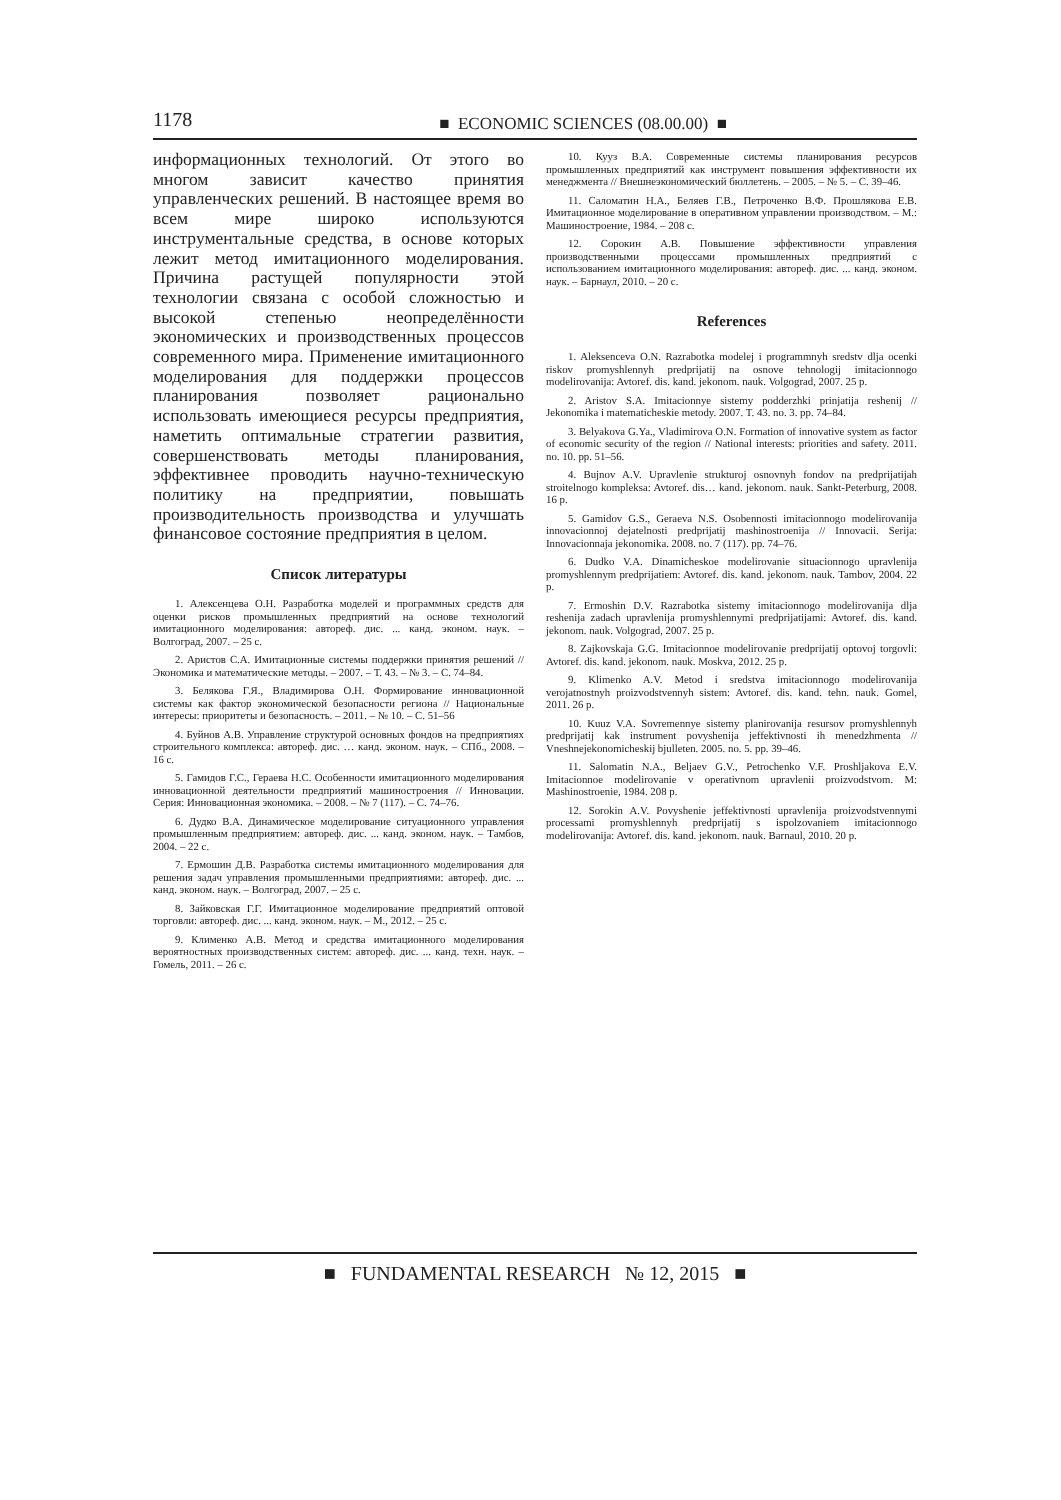1178 ■ ECONOMIC SCIENCES (08.00.00) ■
информационных технологий. От этого во многом зависит качество принятия управленческих решений. В настоящее время во всем мире широко используются инструментальные средства, в основе которых лежит метод имитационного моделирования. Причина растущей популярности этой технологии связана с особой сложностью и высокой степенью неопределённости экономических и производственных процессов современного мира. Применение имитационного моделирования для поддержки процессов планирования позволяет рационально использовать имеющиеся ресурсы предприятия, наметить оптимальные стратегии развития, совершенствовать методы планирования, эффективнее проводить научно-техническую политику на предприятии, повышать производительность производства и улучшать финансовое состояние предприятия в целом.
Список литературы
1. Алексенцева О.Н. Разработка моделей и программных средств для оценки рисков промышленных предприятий на основе технологий имитационного моделирования: автореф. дис. ... канд. эконом. наук. – Волгоград, 2007. – 25 с.
2. Аристов С.А. Имитационные системы поддержки принятия решений // Экономика и математические методы. – 2007. – Т. 43. – № 3. – С. 74–84.
3. Белякова Г.Я., Владимирова О.Н. Формирование инновационной системы как фактор экономической безопасности региона // Национальные интересы: приоритеты и безопасность. – 2011. – № 10. – С. 51–56
4. Буйнов А.В. Управление структурой основных фондов на предприятиях строительного комплекса: автореф. дис. … канд. эконом. наук. – СПб., 2008. – 16 с.
5. Гамидов Г.С., Гераева Н.С. Особенности имитационного моделирования инновационной деятельности предприятий машиностроения // Инновации. Серия: Инновационная экономика. – 2008. – № 7 (117). – С. 74–76.
6. Дудко В.А. Динамическое моделирование ситуационного управления промышленным предприятием: автореф. дис. ... канд. эконом. наук. – Тамбов, 2004. – 22 с.
7. Ермошин Д.В. Разработка системы имитационного моделирования для решения задач управления промышленными предприятиями: автореф. дис. ... канд. эконом. наук. – Волгоград, 2007. – 25 с.
8. Зайковская Г.Г. Имитационное моделирование предприятий оптовой торговли: автореф. дис. ... канд. эконом. наук. – М., 2012. – 25 с.
9. Клименко А.В. Метод и средства имитационного моделирования вероятностных производственных систем: автореф. дис. ... канд. техн. наук. – Гомель, 2011. – 26 с.
10. Кууз В.А. Современные системы планирования ресурсов промышленных предприятий как инструмент повышения эффективности их менеджмента // Внешнеэкономический бюллетень. – 2005. – № 5. – С. 39–46.
11. Саломатин Н.А., Беляев Г.В., Петроченко В.Ф. Прошлякова Е.В. Имитационное моделирование в оперативном управлении производством. – М.: Машиностроение, 1984. – 208 с.
12. Сорокин А.В. Повышение эффективности управления производственными процессами промышленных предприятий с использованием имитационного моделирования: автореф. дис. ... канд. эконом. наук. – Барнаул, 2010. – 20 с.
References
1. Aleksenceva O.N. Razrabotka modelej i programmnyh sredstv dlja ocenki riskov promyshlennyh predprijatij na osnove tehnologij imitacionnogo modelirovanija: Avtoref. dis. kand. jekonom. nauk. Volgograd, 2007. 25 p.
2. Aristov S.A. Imitacionnye sistemy podderzhki prinjatija reshenij // Jekonomika i matematicheskie metody. 2007. T. 43. no. 3. pp. 74–84.
3. Belyakova G.Ya., Vladimirova O.N. Formation of innovative system as factor of economic security of the region // National interests: priorities and safety. 2011. no. 10. pp. 51–56.
4. Bujnov A.V. Upravlenie strukturoj osnovnyh fondov na predprijatijah stroitelnogo kompleksa: Avtoref. dis… kand. jekonom. nauk. Sankt-Peterburg, 2008. 16 p.
5. Gamidov G.S., Geraeva N.S. Osobennosti imitacionnogo modelirovanija innovacionnoj dejatelnosti predprijatij mashinostroenija // Innovacii. Serija: Innovacionnaja jekonomika. 2008. no. 7 (117). pp. 74–76.
6. Dudko V.A. Dinamicheskoe modelirovanie situacionnogo upravlenija promyshlennym predprijatiem: Avtoref. dis. kand. jekonom. nauk. Tambov, 2004. 22 p.
7. Ermoshin D.V. Razrabotka sistemy imitacionnogo modelirovanija dlja reshenija zadach upravlenija promyshlennymi predprijatijami: Avtoref. dis. kand. jekonom. nauk. Volgograd, 2007. 25 p.
8. Zajkovskaja G.G. Imitacionnoe modelirovanie predprijatij optovoj torgovli: Avtoref. dis. kand. jekonom. nauk. Moskva, 2012. 25 p.
9. Klimenko A.V. Metod i sredstva imitacionnogo modelirovanija verojatnostnyh proizvodstvennyh sistem: Avtoref. dis. kand. tehn. nauk. Gomel, 2011. 26 p.
10. Kuuz V.A. Sovremennye sistemy planirovanija resursov promyshlennyh predprijatij kak instrument povyshenija jeffektivnosti ih menedzhmenta // Vneshnejekonomicheskij bjulleten. 2005. no. 5. pp. 39–46.
11. Salomatin N.A., Beljaev G.V., Petrochenko V.F. Proshljakova E.V. Imitacionnoe modelirovanie v operativnom upravlenii proizvodstvom. M: Mashinostroenie, 1984. 208 p.
12. Sorokin A.V. Povyshenie jeffektivnosti upravlenija proizvodstvennymi processami promyshlennyh predprijatij s ispolzovaniem imitacionnogo modelirovanija: Avtoref. dis. kand. jekonom. nauk. Barnaul, 2010. 20 p.
■ FUNDAMENTAL RESEARCH № 12, 2015 ■